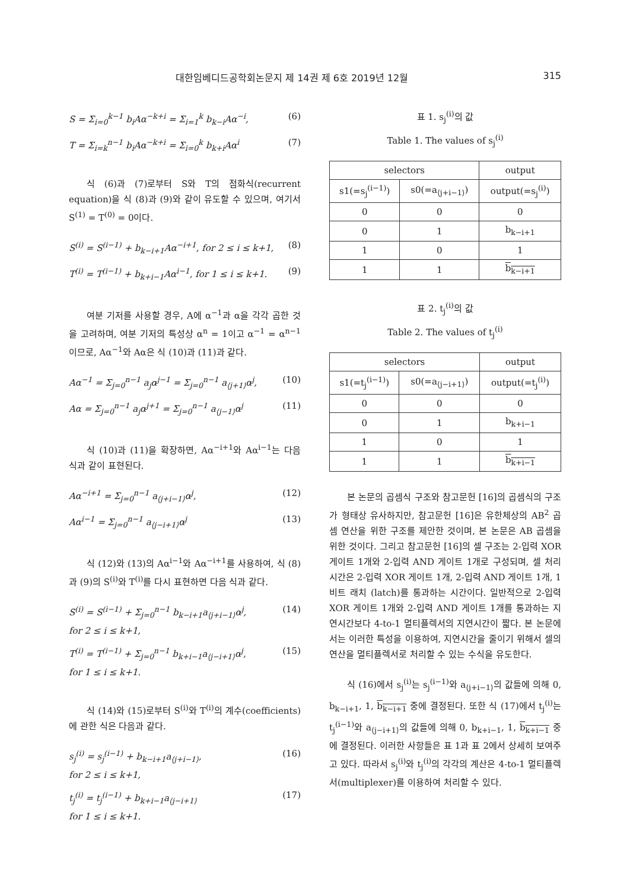대한임베디드공학회논문지 제 14권 제 6호 2019년 12월 315
S = Σ<sub>i=0</sub><sup>k−1</sup> b<sub>i</sub>Aα<sup>−k+i</sup> = Σ<sub>i=1</sub><sup>k</sup> b<sub>k−i</sub>Aα<sup>−i</sup>, (6)
T = Σ<sub>i=k</sub><sup>n−1</sup> b<sub>i</sub>Aα<sup>−k+i</sup> = Σ<sub>i=0</sub><sup>k</sup> b<sub>k+i</sub>Aα<sup>i</sup> (7)
식 (6)과 (7)로부터 S와 T의 점화식(recurrent equation)을 식 (8)과 (9)와 같이 유도할 수 있으며, 여기서 S<sup>(1)</sup> = T<sup>(0)</sup> = 0이다.
S<sup>(i)</sup> = S<sup>(i−1)</sup> + b<sub>k−i+1</sub>Aα<sup>−i+1</sup>, for 2 ≤ i ≤ k+1, (8)
T<sup>(i)</sup> = T<sup>(i−1)</sup> + b<sub>k+i−1</sub>Aα<sup>i−1</sup>, for 1 ≤ i ≤ k+1. (9)
여분 기저를 사용할 경우, A에 α<sup>−1</sup>과 α을 각각 곱한 것을 고려하며, 여분 기저의 특성상 α<sup>n</sup> = 1이고 α<sup>−1</sup> = α<sup>n−1</sup>이므로, Aα<sup>−1</sup>와 Aα은 식 (10)과 (11)과 같다.
Aα<sup>−1</sup> = Σ<sub>j=0</sub><sup>n−1</sup> a<sub>j</sub>α<sup>j−1</sup> = Σ<sub>j=0</sub><sup>n−1</sup> a<sub>⟨j+1⟩</sub>α<sup>j</sup>, (10)
Aα = Σ<sub>j=0</sub><sup>n−1</sup> a<sub>j</sub>α<sup>j+1</sup> = Σ<sub>j=0</sub><sup>n−1</sup> a<sub>⟨j−1⟩</sub>α<sup>j</sup> (11)
식 (10)과 (11)을 확장하면, Aα<sup>−i+1</sup>와 Aα<sup>i−1</sup>는 다음 식과 같이 표현된다.
Aα<sup>−i+1</sup> = Σ<sub>j=0</sub><sup>n−1</sup> a<sub>⟨j+i−1⟩</sub>α<sup>j</sup>, (12)
Aα<sup>i−1</sup> = Σ<sub>j=0</sub><sup>n−1</sup> a<sub>⟨j−i+1⟩</sub>α<sup>j</sup> (13)
식 (12)와 (13)의 Aα<sup>i−1</sup>와 Aα<sup>−i+1</sup>를 사용하여, 식 (8)과 (9)의 S<sup>(i)</sup>와 T<sup>(i)</sup>를 다시 표현하면 다음 식과 같다.
S<sup>(i)</sup> = S<sup>(i−1)</sup> + Σ<sub>j=0</sub><sup>n−1</sup> b<sub>k−i+1</sub>a<sub>⟨j+i−1⟩</sub>α<sup>j</sup>,
for 2 ≤ i ≤ k+1, (14)
T<sup>(i)</sup> = T<sup>(i−1)</sup> + Σ<sub>j=0</sub><sup>n−1</sup> b<sub>k+i−1</sub>a<sub>⟨j−i+1⟩</sub>α<sup>j</sup>,
for 1 ≤ i ≤ k+1. (15)
식 (14)와 (15)로부터 S<sup>(i)</sup>와 T<sup>(i)</sup>의 계수(coefficients)에 관한 식은 다음과 같다.
s<sub>j</sub><sup>(i)</sup> = s<sub>j</sub><sup>(i−1)</sup> + b<sub>k−i+1</sub>a<sub>⟨j+i−1⟩</sub>,
for 2 ≤ i ≤ k+1, (16)
t<sub>j</sub><sup>(i)</sup> = t<sub>j</sub><sup>(i−1)</sup> + b<sub>k+i−1</sub>a<sub>⟨j−i+1⟩</sub>
for 1 ≤ i ≤ k+1. (17)
표 1. s<sub>j</sub><sup>(i)</sup>의 값
Table 1. The values of s<sub>j</sub><sup>(i)</sup>
| selectors | | output |
| --- | --- | --- |
| s1(=s<sub>j</sub><sup>(i−1)</sup>) | s0(=a<sub>⟨j+i−1⟩</sub>) | output(=s<sub>j</sub><sup>(i)</sup>) |
| 0 | 0 | 0 |
| 0 | 1 | b<sub>k−i+1</sub> |
| 1 | 0 | 1 |
| 1 | 1 | b<sub>k−i+1</sub> |
표 2. t<sub>j</sub><sup>(i)</sup>의 값
Table 2. The values of t<sub>j</sub><sup>(i)</sup>
| selectors | | output |
| --- | --- | --- |
| s1(=t<sub>j</sub><sup>(i−1)</sup>) | s0(=a<sub>⟨j−i+1⟩</sub>) | output(=t<sub>j</sub><sup>(i)</sup>) |
| 0 | 0 | 0 |
| 0 | 1 | b<sub>k+i−1</sub> |
| 1 | 0 | 1 |
| 1 | 1 | b<sub>k+i−1</sub> |
본 논문의 곱셈식 구조와 참고문헌 [16]의 곱셈식의 구조가 형태상 유사하지만, 참고문헌 [16]은 유한체상의 AB<sup>2</sup> 곱셈 연산을 위한 구조를 제안한 것이며, 본 논문은 AB 곱셈을 위한 것이다. 그리고 참고문헌 [16]의 셀 구조는 2-입력 XOR 게이트 1개와 2-입력 AND 게이트 1개로 구성되며, 셀 처리 시간은 2-입력 XOR 게이트 1개, 2-입력 AND 게이트 1개, 1비트 래치 (latch)를 통과하는 시간이다. 일반적으로 2-입력 XOR 게이트 1개와 2-입력 AND 게이트 1개를 통과하는 지연시간보다 4-to-1 멀티플렉서의 지연시간이 짧다. 본 논문에서는 이러한 특성을 이용하여, 지연시간을 줄이기 위해서 셀의 연산을 멀티플렉서로 처리할 수 있는 수식을 유도한다.
식 (16)에서 s<sub>j</sub><sup>(i)</sup>는 s<sub>j</sub><sup>(i−1)</sup>와 a<sub>⟨j+i−1⟩</sub>의 값들에 의해 0, b<sub>k−i+1</sub>, 1, b<sub>k−i+1</sub> 중에 결정된다. 또한 식 (17)에서 t<sub>j</sub><sup>(i)</sup>는 t<sub>j</sub><sup>(i−1)</sup>와 a<sub>⟨j−i+1⟩</sub>의 값들에 의해 0, b<sub>k+i−1</sub>, 1, b<sub>k+i−1</sub> 중에 결정된다. 이러한 사항들은 표 1과 표 2에서 상세히 보여주고 있다. 따라서 s<sub>j</sub><sup>(i)</sup>와 t<sub>j</sub><sup>(i)</sup>의 각각의 계산은 4-to-1 멀티플렉서(multiplexer)를 이용하여 처리할 수 있다.